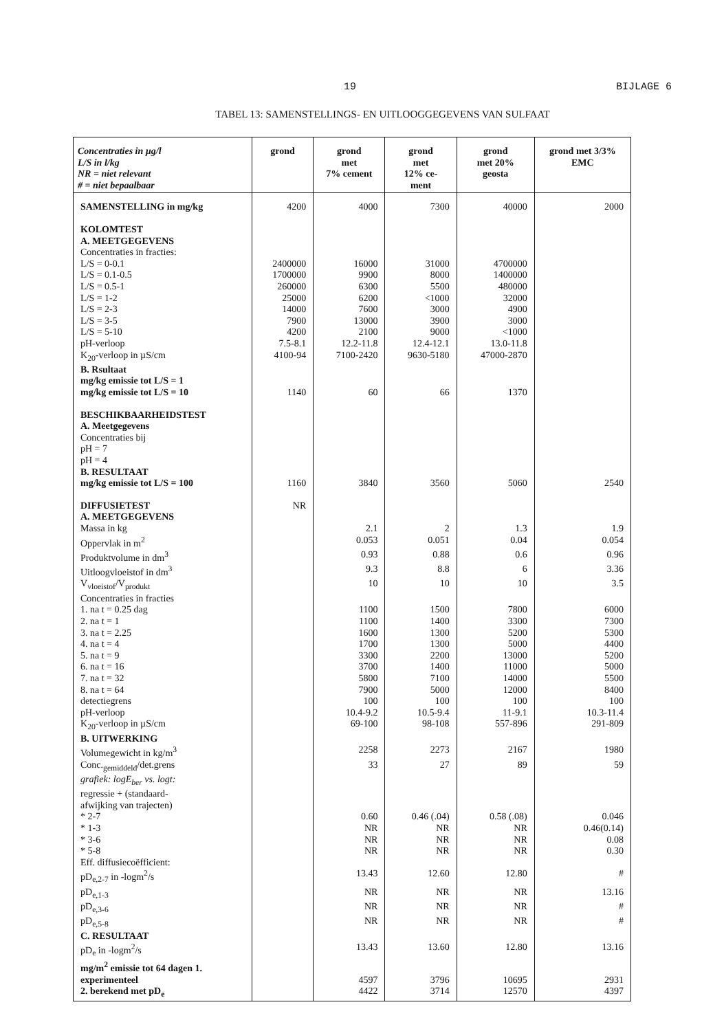19 BIJLAGE 6
TABEL 13: SAMENSTELLINGS- EN UITLOOGGEGEVENS VAN SULFAAT
| Concentraties in µg/l L/S in l/kg NR = niet relevant # = niet bepaalbaar | grond | grond met 7% cement | grond met 12% ce- ment | grond met 20% geosta | grond met 3/3% EMC |
| --- | --- | --- | --- | --- | --- |
| SAMENSTELLING in mg/kg | 4200 | 4000 | 7300 | 40000 | 2000 |
| KOLOMTEST | | | | | |
| A. MEETGEGEVENS | | | | | |
| Concentraties in fracties: | | | | | |
| L/S = 0-0.1 | 2400000 | 16000 | 31000 | 4700000 | |
| L/S = 0.1-0.5 | 1700000 | 9900 | 8000 | 1400000 | |
| L/S = 0.5-1 | 260000 | 6300 | 5500 | 480000 | |
| L/S = 1-2 | 25000 | 6200 | <1000 | 32000 | |
| L/S = 2-3 | 14000 | 7600 | 3000 | 4900 | |
| L/S = 3-5 | 7900 | 13000 | 3900 | 3000 | |
| L/S = 5-10 | 4200 | 2100 | 9000 | <1000 | |
| pH-verloop | 7.5-8.1 | 12.2-11.8 | 12.4-12.1 | 13.0-11.8 | |
| K<sub>20</sub>-verloop in µS/cm | 4100-94 | 7100-2420 | 9630-5180 | 47000-2870 | |
| B. Rsultaat | | | | | |
| mg/kg emissie tot L/S = 1 | | | | | |
| mg/kg emissie tot L/S = 10 | 1140 | 60 | 66 | 1370 | |
| BESCHIKBAARHEIDSTEST | | | | | |
| A. Meetgegevens | | | | | |
| Concentraties bij | | | | | |
| pH = 7 | | | | | |
| pH = 4 | | | | | |
| B. RESULTAAT | | | | | |
| mg/kg emissie tot L/S = 100 | 1160 | 3840 | 3560 | 5060 | 2540 |
| DIFFUSIETEST | NR | | | | |
| A. MEETGEGEVENS | | | | | |
| Massa in kg | | 2.1 | 2 | 1.3 | 1.9 |
| Oppervlak in m<sup>2</sup> | | 0.053 | 0.051 | 0.04 | 0.054 |
| Produktvolume in dm<sup>3</sup> | | 0.93 | 0.88 | 0.6 | 0.96 |
| Uitloogvloeistof in dm<sup>3</sup> | | 9.3 | 8.8 | 6 | 3.36 |
| V<sub>vloeistof</sub>/V<sub>produkt</sub> | | 10 | 10 | 10 | 3.5 |
| Concentraties in fracties | | | | | |
| 1. na t = 0.25 dag | | 1100 | 1500 | 7800 | 6000 |
| 2. na t = 1 | | 1100 | 1400 | 3300 | 7300 |
| 3. na t = 2.25 | | 1600 | 1300 | 5200 | 5300 |
| 4. na t = 4 | | 1700 | 1300 | 5000 | 4400 |
| 5. na t = 9 | | 3300 | 2200 | 13000 | 5200 |
| 6. na t = 16 | | 3700 | 1400 | 11000 | 5000 |
| 7. na t = 32 | | 5800 | 7100 | 14000 | 5500 |
| 8. na t = 64 | | 7900 | 5000 | 12000 | 8400 |
| detectiegrens | | 100 | 100 | 100 | 100 |
| pH-verloop | | 10.4-9.2 | 10.5-9.4 | 11-9.1 | 10.3-11.4 |
| K<sub>20</sub>-verloop in µS/cm | | 69-100 | 98-108 | 557-896 | 291-809 |
| B. UITWERKING | | | | | |
| Volumegewicht in kg/m<sup>3</sup> | | 2258 | 2273 | 2167 | 1980 |
| Conc.<sub>gemiddeld</sub>/det.grens | | 33 | 27 | 89 | 59 |
| grafiek: logE<sub>ber</sub> vs. logt: | | | | | |
| regressie + (standaard- | | | | | |
| afwijking van trajecten) | | | | | |
| * 2-7 | | 0.60 | 0.46 (.04) | 0.58 (.08) | 0.046 |
| * 1-3 | | NR | NR | NR | 0.46(0.14) |
| * 3-6 | | NR | NR | NR | 0.08 |
| * 5-8 | | NR | NR | NR | 0.30 |
| Eff. diffusiecoëfficient: | | | | | |
| pD<sub>e,2-7</sub> in -logm<sup>2</sup>/s | | 13.43 | 12.60 | 12.80 | # |
| pD<sub>e,1-3</sub> | | NR | NR | NR | 13.16 |
| pD<sub>e,3-6</sub> | | NR | NR | NR | # |
| pD<sub>e,5-8</sub> | | NR | NR | NR | # |
| C. RESULTAAT | | | | | |
| pD<sub>e</sub> in -logm<sup>2</sup>/s | | 13.43 | 13.60 | 12.80 | 13.16 |
| mg/m<sup>2</sup> emissie tot 64 dagen 1. | | | | | |
| experimenteel | | 4597 | 3796 | 10695 | 2931 |
| 2. berekend met pD<sub>e</sub> | | 4422 | 3714 | 12570 | 4397 |